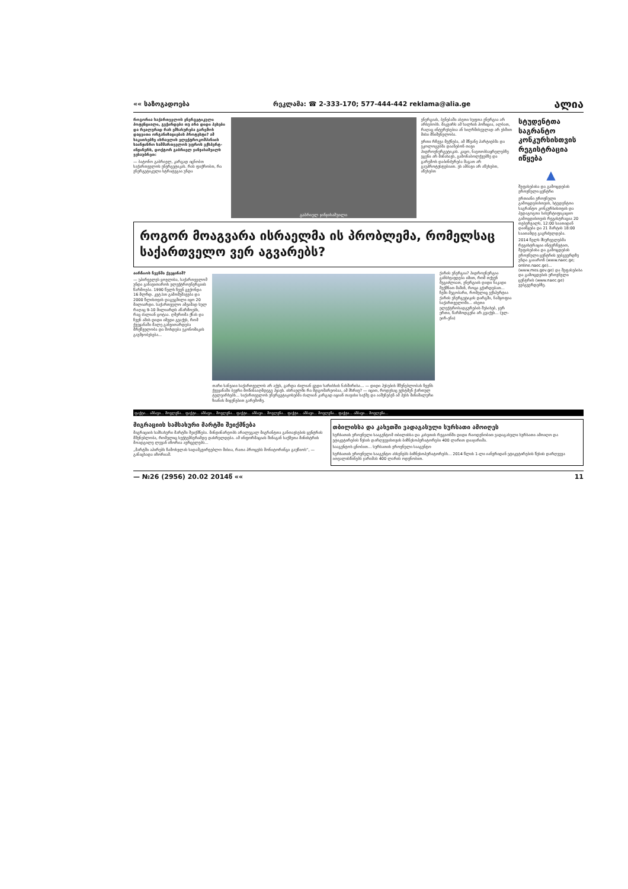«« საზოგადოება რეკლამა: ☎ 2-333-170; 577-444-442 reklama@alia.ge ალია
როგორია საქართველოს ენერგეტიკული პოტენციალი, გვჭირდება თუ არა დიდი ჰესები და რეალურად რას ემსახურება გარემოს დაცვითი ორგანიზაციების პროტესტი? ამ საკითხებზე ისრაელის ელექტროკომპანიის საინჟინრო სამმართველოს უფროს ექსპერტ-ინჟინერს, დოქტორ გაბრიელ ჯინჯიხაშვილს ვესაუბრეთ:
— ბატონო გაბრიელ, კარგად იცნობთ საქართველოს ენერგეტიკას. რას ფიქრობთ, რა ენერგეტიკული სტრატეგია უნდა
გაბრიელ ჯინჯიხაშვილი
ენერგიას, ბუნებაში ასეთი სუფთა ენერგია არ არსებობს. მიკვირს ამ ხალხის პოზიცია, ალბათ, რაღაც ინტერესებია ან სიღრმისეულად არ ესმით მისი მნიშვნელობა.
ერთი რჩევა მექნება, ამ მწვანე პარტიებმა და ეკოლოგებმა დაანებონ თავი ჰიდროენერგეტიკას. კაცო, ნავთობსაყრელებზე ეგენი არ მინახავს, გამონაბოლქვებზე და გარემოს დაბინძურება მაგათ არ გაუპროტესტებიათ. ეს ამბავი არ აწუხებთ, აწუხებთ
როგორ მოაგვარა ისრაელმა ის პრობლემა, რომელსაც საქართველო ვერ აგვარებს?
აირჩიოს ჩვენმა ქვეყანამ?
— უპირველეს ყოვლისა, საქართველომ უნდა განავითაროს ელექტროენერგიის წარმოება. 1990 წელს ჩვენ გვქონდა 16 მლრდ. კვტ.სთ გამომუშავება და 2000 წლისთვის დაგეგმილი იყო 20 მილიარდი. საქართველო ამჟამად სულ რაღაც 9-10 მილიარდს აწარმოებს, რაც ძალიან ცოტაა. ღმერთმა ქნას და ჩვენ ამის დიდი იმედი გვაქვს, რომ ქვეყანაში მალე განვითარდება მრეწველობა და მოხდება ეკონომიკის გაუმჯობესება...
თარი სანვაიი საქართველოს არ აქვს, გარდა ძალიან ცუდი ხარისხის ნახშირისა... — დიდი ჰესების მშენებლობას ჩვენს ქვეყანაში ბევრი მოწინააღმდეგე ჰყავს. ისრაელში რა მდგომარეობაა, ამ მხრივ? — იცით, როდესაც ვესტმენ ქართულ ტელეარხებს... საქართველოს ენერგეტიკოსებმა ძალიან კარგად იციან თავისი საქმე და ააშენებენ ამ ჰესს მინიმალური ზიანის მიყენებით გარემოზე.
ქარის ენერგია? ჰიდროენერგია განსხვავდება იმით, რომ თქვენ შეგიძლიათ, ენერგიის დიდი ნაკადი შექმნათ მაშინ, როცა გჭირდებათ... ჩემი მეგობარი, რომელიც ექსპერტია ქარის ენერგეტიკის დარგში, ნამყოფია საქართველოში... ისეთი ელექტროსადგურების შესახებ, ჯერ ერთი, წარმოდგენა არ გვაქვს... (ვლ-ეირ-ენი)
სტუდენტთა საგრანტო კონკურსისთვის რეგისტრაცია იწყება
▲
შეფასებისა და გამოცდების ეროვნული ცენტრი
ერთიანი ეროვნული გამოცდებისთვის, სტუდენტთა საგრანტო კონკურსისთვის და პედაგოგთა სასერტიფიკაციო გამოცდისთვის რეგისტრაცია 20 თებერვალს, 12:00 საათიდან დაიწყება და 21 მარტის 18:00 საათამდე გაგრძელდება.
2014 წელს მსურველებმა რეგისტრაცია ინტერნეტით, შეფასებისა და გამოცდების ეროვნული ცენტრის ვებგვერდზე უნდა გაიარონ (www.naec.ge; online.naec.ge)... (www.mes.gov.ge) და შეფასებისა და გამოცდების ეროვნული ცენტრის (www.naec.ge) ვებგვერდებზე.
ფაქტი... ამბავი... მოვლენა... ფაქტი... ამბავი... მოვლენა... ფაქტი... ამბავი... მოვლენა... ფაქტი... ამბავი... მოვლენა... ფაქტი... ამბავი... მოვლენა...
მიგრაციის სამსახური მარტში შეიქმნება
მიგრაციის სამსახური მარტში შეიქმნება. მინდინარეობს არალეგალ მიგრანტთა განთავსების ცენტრის მშენებლობა, რომელიც სექტემბერამდე დასრულდება. ამ ინფორმაციას შინაგან საქმეთა მინისტრის მოადგილე ლევან იზორია ავრცელებს...
„მარტში აპირებს ჩამოსვლას სადამკვირვებლო მისია, რათა პროცესს მონიტორინგი გაუწიოს“, — განაცხადა იზორიამ.
თბილისსა და კახეთში ვადაგასული სურსათი ამოიღეს
სურსათის ეროვნული სააგენტომ თბილისსა და კახეთის რეგიონში დიდი რაოდენობით ვადაგასული სურსათი ამოიღო და ეტიკეტირების წესის დარღვევისთვის ბიზნესოპერატორები 400 ლარით დააჯარიმა.
სააგენტოს ცნობით... სურსათის ეროვნული სააგენტო
სურსათის ეროვნული სააგენტო ახსენებს ბიზნესოპერატორებს... 2014 წლის 1-ლი იანვრიდან ეტიკეტირების წესის დარღვევა ითვალისწინებს ჯარიმას 400 ლარის ოდენობით.
— №26 (2956) 20.02 2014წ «« 11